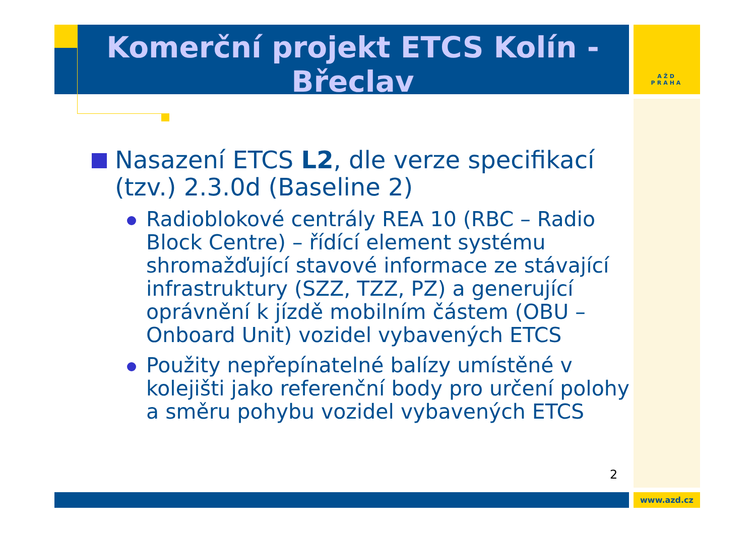Komerční projekt ETCS Kolín - Břeclav
AŽD
PRAHA
Nasazení ETCS L2, dle verze specifikací (tzv.) 2.3.0d (Baseline 2)
Radioblokové centrály REA 10 (RBC – Radio Block Centre) – řídící element systému shromažďující stavové informace ze stávající infrastruktury (SZZ, TZZ, PZ) a generující oprávnění k jízdě mobilním částem (OBU – Onboard Unit) vozidel vybavených ETCS
Použity nepřepínatelné balízy umístěné v kolejišti jako referenční body pro určení polohy a směru pohybu vozidel vybavených ETCS
2
www.azd.cz